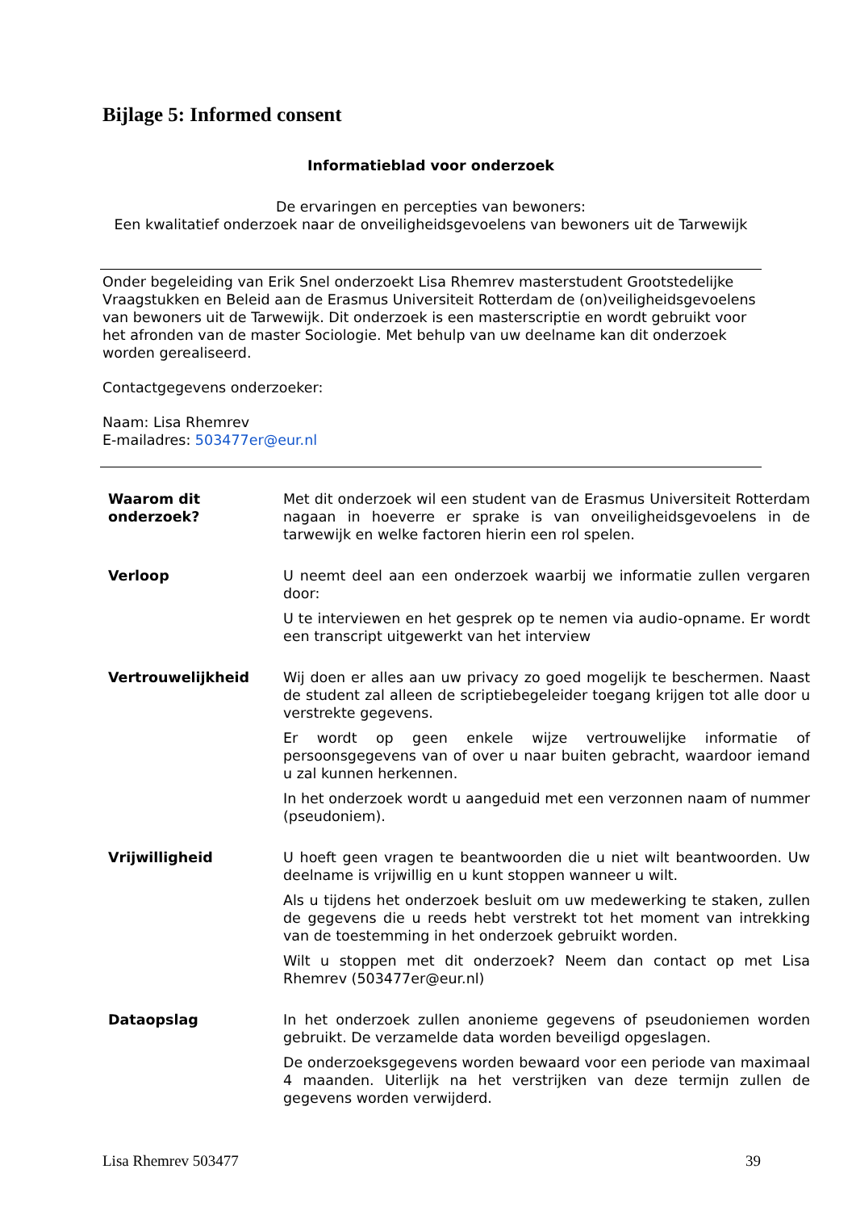Bijlage 5: Informed consent
Informatieblad voor onderzoek
De ervaringen en percepties van bewoners:
Een kwalitatief onderzoek naar de onveiligheidsgevoelens van bewoners uit de Tarwewijk
Onder begeleiding van Erik Snel onderzoekt Lisa Rhemrev masterstudent Grootstedelijke Vraagstukken en Beleid aan de Erasmus Universiteit Rotterdam de (on)veiligheidsgevoelens van bewoners uit de Tarwewijk. Dit onderzoek is een masterscriptie en wordt gebruikt voor het afronden van de master Sociologie. Met behulp van uw deelname kan dit onderzoek worden gerealiseerd.
Contactgegevens onderzoeker:
Naam: Lisa Rhemrev
E-mailadres: 503477er@eur.nl
| Waarom dit onderzoek? | Met dit onderzoek wil een student van de Erasmus Universiteit Rotterdam nagaan in hoeverre er sprake is van onveiligheidsgevoelens in de tarwewijk en welke factoren hierin een rol spelen. |
| Verloop | U neemt deel aan een onderzoek waarbij we informatie zullen vergaren door: U te interviewen en het gesprek op te nemen via audio-opname. Er wordt een transcript uitgewerkt van het interview |
| Vertrouwelijkheid | Wij doen er alles aan uw privacy zo goed mogelijk te beschermen. Naast de student zal alleen de scriptiebegeleider toegang krijgen tot alle door u verstrekte gegevens. Er wordt op geen enkele wijze vertrouwelijke informatie of persoonsgegevens van of over u naar buiten gebracht, waardoor iemand u zal kunnen herkennen. In het onderzoek wordt u aangeduid met een verzonnen naam of nummer (pseudoniem). |
| Vrijwilligheid | U hoeft geen vragen te beantwoorden die u niet wilt beantwoorden. Uw deelname is vrijwillig en u kunt stoppen wanneer u wilt. Als u tijdens het onderzoek besluit om uw medewerking te staken, zullen de gegevens die u reeds hebt verstrekt tot het moment van intrekking van de toestemming in het onderzoek gebruikt worden. Wilt u stoppen met dit onderzoek? Neem dan contact op met Lisa Rhemrev (503477er@eur.nl) |
| Dataopslag | In het onderzoek zullen anonieme gegevens of pseudoniemen worden gebruikt. De verzamelde data worden beveiligd opgeslagen. De onderzoeksgegevens worden bewaard voor een periode van maximaal 4 maanden. Uiterlijk na het verstrijken van deze termijn zullen de gegevens worden verwijderd. |
Lisa Rhemrev 503477 39